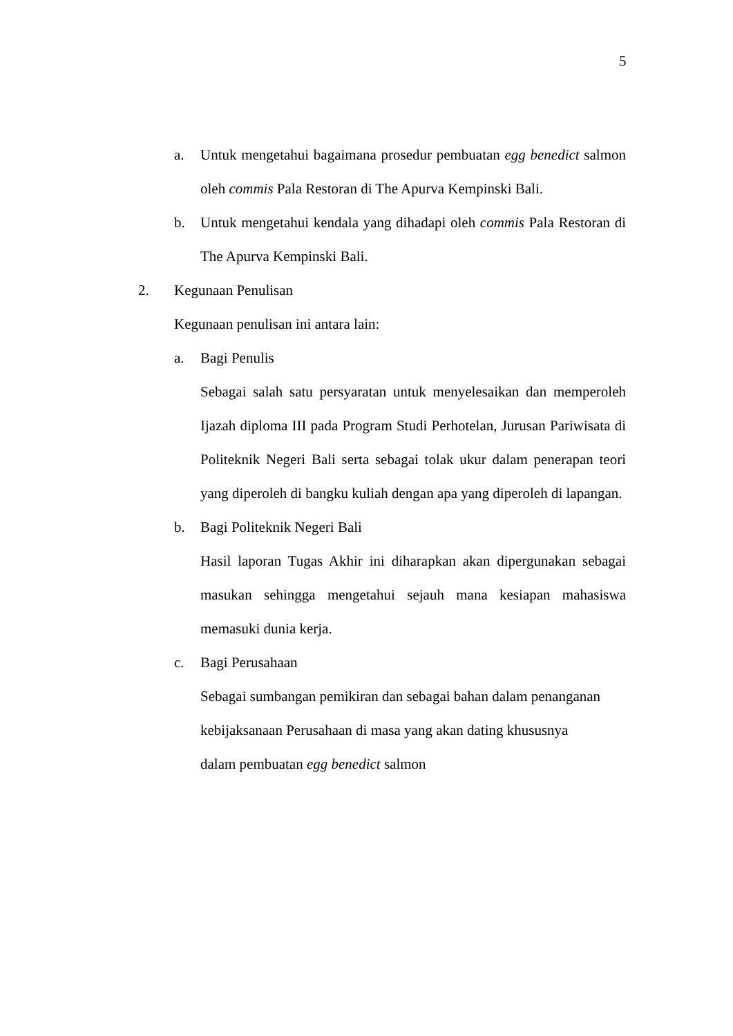5
a. Untuk mengetahui bagaimana prosedur pembuatan egg benedict salmon oleh commis Pala Restoran di The Apurva Kempinski Bali.
b. Untuk mengetahui kendala yang dihadapi oleh commis Pala Restoran di The Apurva Kempinski Bali.
2. Kegunaan Penulisan
Kegunaan penulisan ini antara lain:
a. Bagi Penulis
Sebagai salah satu persyaratan untuk menyelesaikan dan memperoleh Ijazah diploma III pada Program Studi Perhotelan, Jurusan Pariwisata di Politeknik Negeri Bali serta sebagai tolak ukur dalam penerapan teori yang diperoleh di bangku kuliah dengan apa yang diperoleh di lapangan.
b. Bagi Politeknik Negeri Bali
Hasil laporan Tugas Akhir ini diharapkan akan dipergunakan sebagai masukan sehingga mengetahui sejauh mana kesiapan mahasiswa memasuki dunia kerja.
c. Bagi Perusahaan
Sebagai sumbangan pemikiran dan sebagai bahan dalam penanganan kebijaksanaan Perusahaan di masa yang akan dating khususnya dalam pembuatan egg benedict salmon